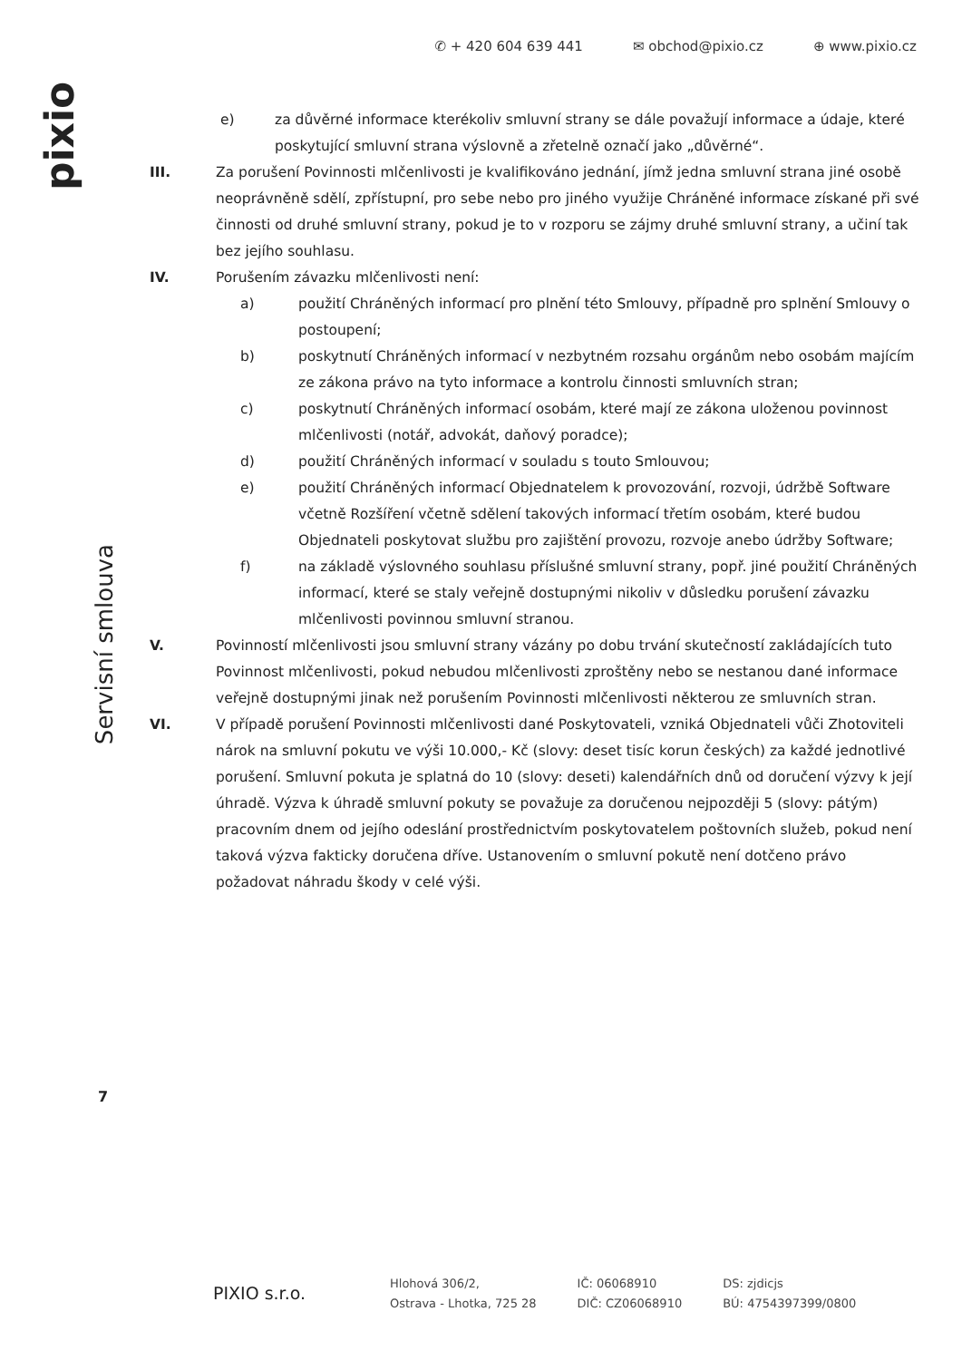✆ + 420 604 639 441 ✉ obchod@pixio.cz ⊕ www.pixio.cz
pixio
Servisní smlouva
7
e) za důvěrné informace kterékoliv smluvní strany se dále považují informace a údaje, které poskytující smluvní strana výslovně a zřetelně označí jako „důvěrné“.
III. Za porušení Povinnosti mlčenlivosti je kvalifikováno jednání, jímž jedna smluvní strana jiné osobě neoprávněně sdělí, zpřístupní, pro sebe nebo pro jiného využije Chráněné informace získané při své činnosti od druhé smluvní strany, pokud je to v rozporu se zájmy druhé smluvní strany, a učiní tak bez jejího souhlasu.
IV. Porušením závazku mlčenlivosti není:
a) použití Chráněných informací pro plnění této Smlouvy, případně pro splnění Smlouvy o postoupení;
b) poskytnutí Chráněných informací v nezbytném rozsahu orgánům nebo osobám majícím ze zákona právo na tyto informace a kontrolu činnosti smluvních stran;
c) poskytnutí Chráněných informací osobám, které mají ze zákona uloženou povinnost mlčenlivosti (notář, advokát, daňový poradce);
d) použití Chráněných informací v souladu s touto Smlouvou;
e) použití Chráněných informací Objednatelem k provozování, rozvoji, údržbě Software včetně Rozšíření včetně sdělení takových informací třetím osobám, které budou Objednateli poskytovat službu pro zajištění provozu, rozvoje anebo údržby Software;
f) na základě výslovného souhlasu příslušné smluvní strany, popř. jiné použití Chráněných informací, které se staly veřejně dostupnými nikoliv v důsledku porušení závazku mlčenlivosti povinnou smluvní stranou.
V. Povinností mlčenlivosti jsou smluvní strany vázány po dobu trvání skutečností zakládajících tuto Povinnost mlčenlivosti, pokud nebudou mlčenlivosti zproštěny nebo se nestanou dané informace veřejně dostupnými jinak než porušením Povinnosti mlčenlivosti některou ze smluvních stran.
VI. V případě porušení Povinnosti mlčenlivosti dané Poskytovateli, vzniká Objednateli vůči Zhotoviteli nárok na smluvní pokutu ve výši 10.000,- Kč (slovy: deset tisíc korun českých) za každé jednotlivé porušení. Smluvní pokuta je splatná do 10 (slovy: deseti) kalendářních dnů od doručení výzvy k její úhradě. Výzva k úhradě smluvní pokuty se považuje za doručenou nejpozději 5 (slovy: pátým) pracovním dnem od jejího odeslání prostřednictvím poskytovatelem poštovních služeb, pokud není taková výzva fakticky doručena dříve. Ustanovením o smluvní pokutě není dotčeno právo požadovat náhradu škody v celé výši.
PIXIO s.r.o.
Hlohová 306/2,
Ostrava - Lhotka, 725 28
IČ: 06068910
DIČ: CZ06068910
DS: zjdicjs
BÚ: 4754397399/0800